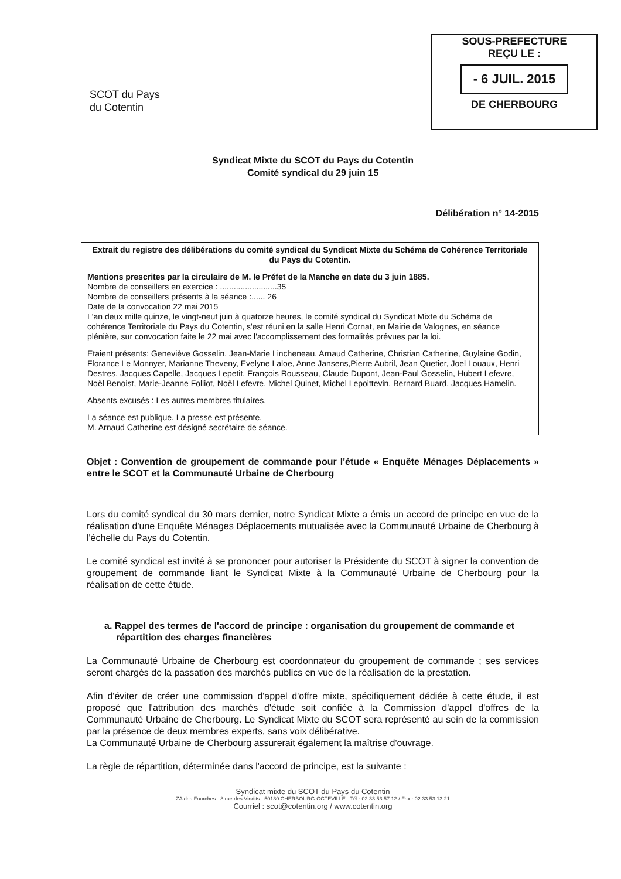SCOT du Pays
du Cotentin
SOUS-PREFECTURE
REÇU LE :
- 6 JUIL. 2015
DE CHERBOURG
Syndicat Mixte du SCOT du Pays du Cotentin
Comité syndical du 29 juin 15
Délibération n° 14-2015
Extrait du registre des délibérations du comité syndical du Syndicat Mixte du Schéma de Cohérence Territoriale du Pays du Cotentin.
Mentions prescrites par la circulaire de M. le Préfet de la Manche en date du 3 juin 1885.
Nombre de conseillers en exercice : .........................35
Nombre de conseillers présents à la séance :...... 26
Date de la convocation 22 mai 2015
L'an deux mille quinze, le vingt-neuf juin à quatorze heures, le comité syndical du Syndicat Mixte du Schéma de cohérence Territoriale du Pays du Cotentin, s'est réuni en la salle Henri Cornat, en Mairie de Valognes, en séance plénière, sur convocation faite le 22 mai avec l'accomplissement des formalités prévues par la loi.
Etaient présents: Geneviève Gosselin, Jean-Marie Lincheneau, Arnaud Catherine, Christian Catherine, Guylaine Godin, Florance Le Monnyer, Marianne Theveny, Evelyne Laloe, Anne Jansens,Pierre Aubril, Jean Quetier, Joel Louaux, Henri Destres, Jacques Capelle, Jacques Lepetit, François Rousseau, Claude Dupont, Jean-Paul Gosselin, Hubert Lefevre, Noël Benoist, Marie-Jeanne Folliot, Noël Lefevre, Michel Quinet, Michel Lepoittevin, Bernard Buard, Jacques Hamelin.
Absents excusés : Les autres membres titulaires.
La séance est publique. La presse est présente.
M. Arnaud Catherine est désigné secrétaire de séance.
Objet : Convention de groupement de commande pour l'étude « Enquête Ménages Déplacements » entre le SCOT et la Communauté Urbaine de Cherbourg
Lors du comité syndical du 30 mars dernier, notre Syndicat Mixte a émis un accord de principe en vue de la réalisation d'une Enquête Ménages Déplacements mutualisée avec la Communauté Urbaine de Cherbourg à l'échelle du Pays du Cotentin.
Le comité syndical est invité à se prononcer pour autoriser la Présidente du SCOT à signer la convention de groupement de commande liant le Syndicat Mixte à la Communauté Urbaine de Cherbourg pour la réalisation de cette étude.
a. Rappel des termes de l'accord de principe : organisation du groupement de commande et répartition des charges financières
La Communauté Urbaine de Cherbourg est coordonnateur du groupement de commande ; ses services seront chargés de la passation des marchés publics en vue de la réalisation de la prestation.
Afin d'éviter de créer une commission d'appel d'offre mixte, spécifiquement dédiée à cette étude, il est proposé que l'attribution des marchés d'étude soit confiée à la Commission d'appel d'offres de la Communauté Urbaine de Cherbourg. Le Syndicat Mixte du SCOT sera représenté au sein de la commission par la présence de deux membres experts, sans voix délibérative.
La Communauté Urbaine de Cherbourg assurerait également la maîtrise d'ouvrage.
La règle de répartition, déterminée dans l'accord de principe, est la suivante :
Syndicat mixte du SCOT du Pays du Cotentin
ZA des Fourches - 8 rue des Vindits - 50130 CHERBOURG-OCTEVILLE - Tél : 02 33 53 57 12 / Fax : 02 33 53 13 21
Courriel : scot@cotentin.org / www.cotentin.org